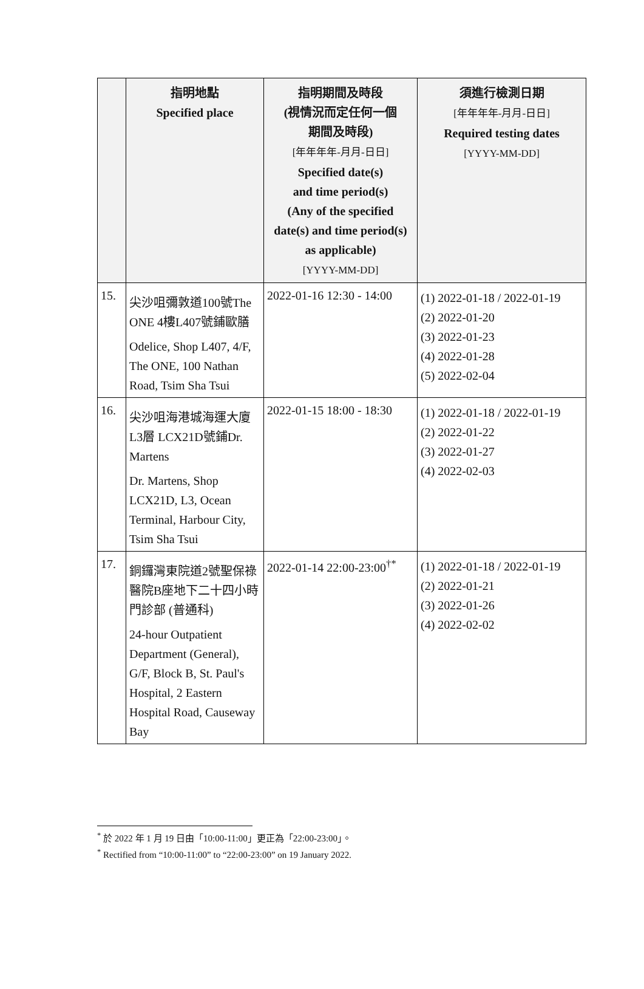| | 指明地點 Specified place | 指明期間及時段 (視情況而定任何一個 期間及時段) [年年年年-月月-日日] Specified date(s) and time period(s) (Any of the specified date(s) and time period(s) as applicable) [YYYY-MM-DD] | 須進行檢測日期 [年年年年-月月-日日] Required testing dates [YYYY-MM-DD] |
| --- | --- | --- | --- |
| 15. | 尖沙咀彌敦道100號The ONE 4樓L407號鋪歐膳 Odelice, Shop L407, 4/F, The ONE, 100 Nathan Road, Tsim Sha Tsui | 2022-01-16 12:30 - 14:00 | (1) 2022-01-18 / 2022-01-19 (2) 2022-01-20 (3) 2022-01-23 (4) 2022-01-28 (5) 2022-02-04 |
| 16. | 尖沙咀海港城海運大廈L3層 LCX21D號鋪Dr. Martens Dr. Martens, Shop LCX21D, L3, Ocean Terminal, Harbour City, Tsim Sha Tsui | 2022-01-15 18:00 - 18:30 | (1) 2022-01-18 / 2022-01-19 (2) 2022-01-22 (3) 2022-01-27 (4) 2022-02-03 |
| 17. | 銅鑼灣東院道2號聖保祿醫院B座地下二十四小時門診部 (普通科) 24-hour Outpatient Department (General), G/F, Block B, St. Paul's Hospital, 2 Eastern Hospital Road, Causeway Bay | 2022-01-14 22:00-23:00<sup>†*</sup> | (1) 2022-01-18 / 2022-01-19 (2) 2022-01-21 (3) 2022-01-26 (4) 2022-02-02 |
<sup>*</sup> 於 2022 年 1 月 19 日由「10:00-11:00」更正為「22:00-23:00」。
<sup>*</sup> Rectified from “10:00-11:00” to “22:00-23:00” on 19 January 2022.